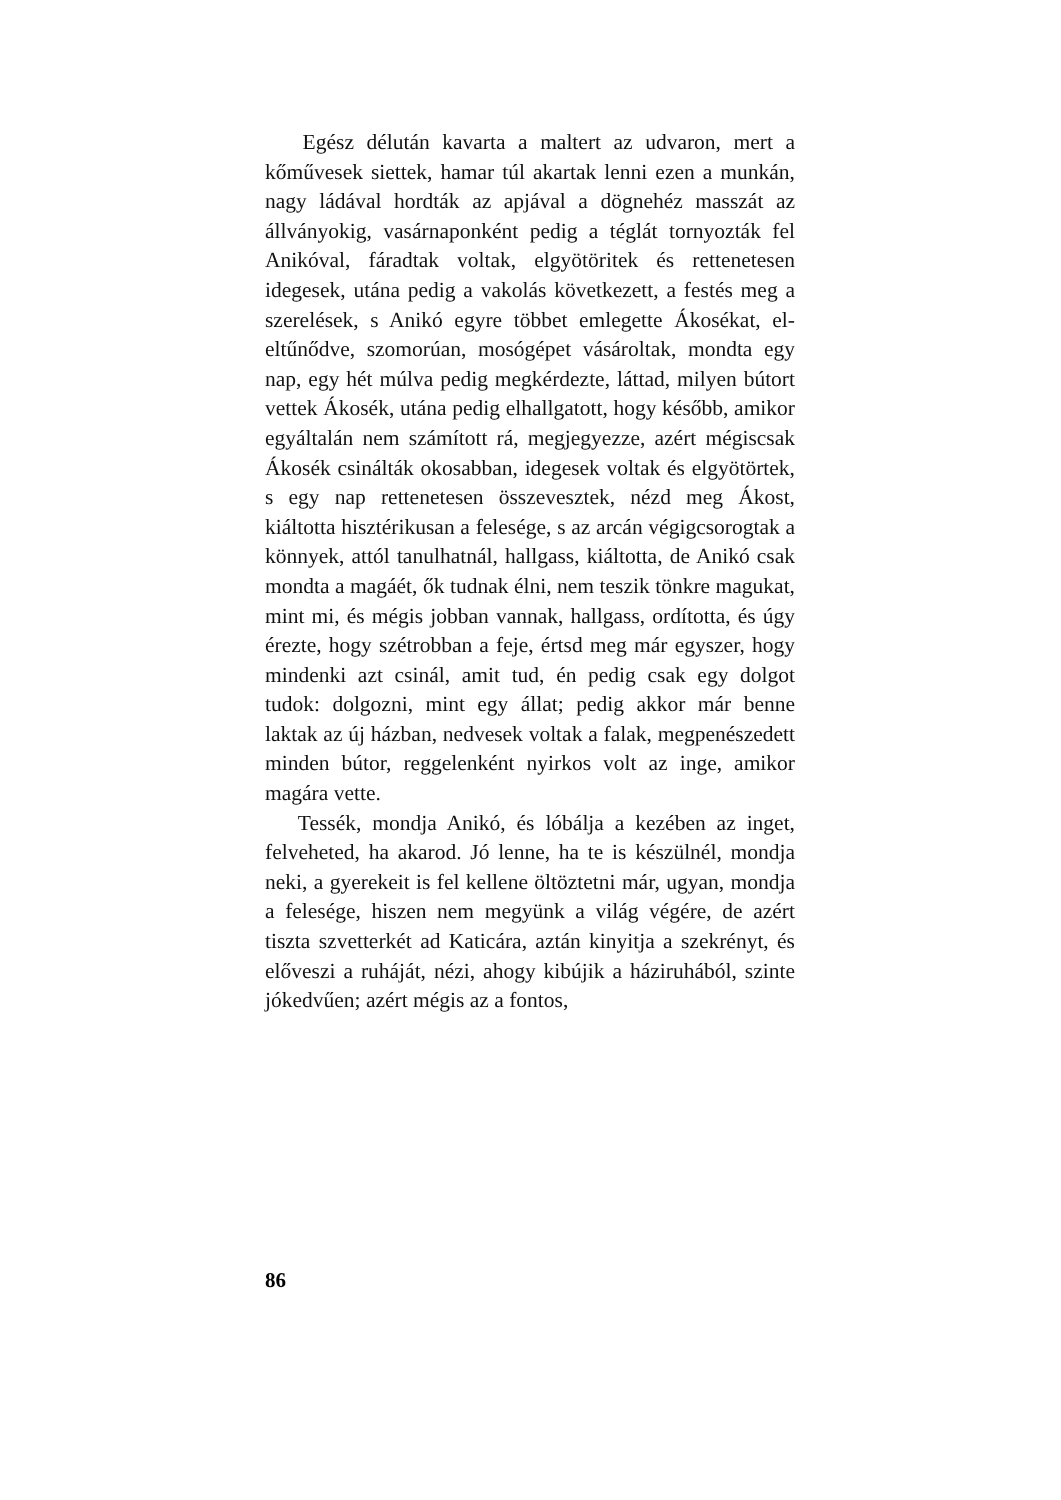Egész délután kavarta a maltert az udvaron, mert a kőművesek siettek, hamar túl akartak lenni ezen a munkán, nagy ládával hordták az apjával a dög­nehéz masszát az állványokig, vasárnaponként pe­dig a téglát tornyozták fel Anikóval, fáradtak vol­tak, elgyötöritek és rettenetesen idegesek, utána pedig a vakolás következett, a festés meg a sze­relések, s Anikó egyre többet emlegette Ákosékat, el-eltűnődve, szomorúan, mosógépet vásároltak, mondta egy nap, egy hét múlva pedig megkér­dezte, láttad, milyen bútort vettek Ákosék, utána pedig elhallgatott, hogy később, amikor egyálta­lán nem számított rá, megjegyezze, azért mégis­csak Ákosék csinálták okosabban, idegesek voltak és elgyötörtek, s egy nap rettenetesen összevesz­tek, nézd meg Ákost, kiáltotta hisztérikusan a fe­lesége, s az arcán végigcsorogtak a könnyek, attól tanulhatnál, hallgass, kiáltotta, de Anikó csak mondta a magáét, ők tudnak élni, nem teszik tönk­re magukat, mint mi, és mégis jobban vannak, hallgass, ordította, és úgy érezte, hogy szétrobban a feje, értsd meg már egyszer, hogy mindenki azt csinál, amit tud, én pedig csak egy dolgot tudok: dolgozni, mint egy állat; pedig akkor már benne laktak az új házban, nedvesek voltak a falak, meg­penészedett minden bútor, reggelenként nyirkos volt az inge, amikor magára vette.
Tessék, mondja Anikó, és lóbálja a kezében az inget, felveheted, ha akarod. Jó lenne, ha te is készülnél, mondja neki, a gyerekeit is fel kellene öltöztetni már, ugyan, mondja a felesége, hiszen nem megyünk a világ végére, de azért tiszta szvet­terkét ad Katicára, aztán kinyitja a szekrényt, és előveszi a ruháját, nézi, ahogy kibújik a háziru­hából, szinte jókedvűen; azért mégis az a fontos,
86